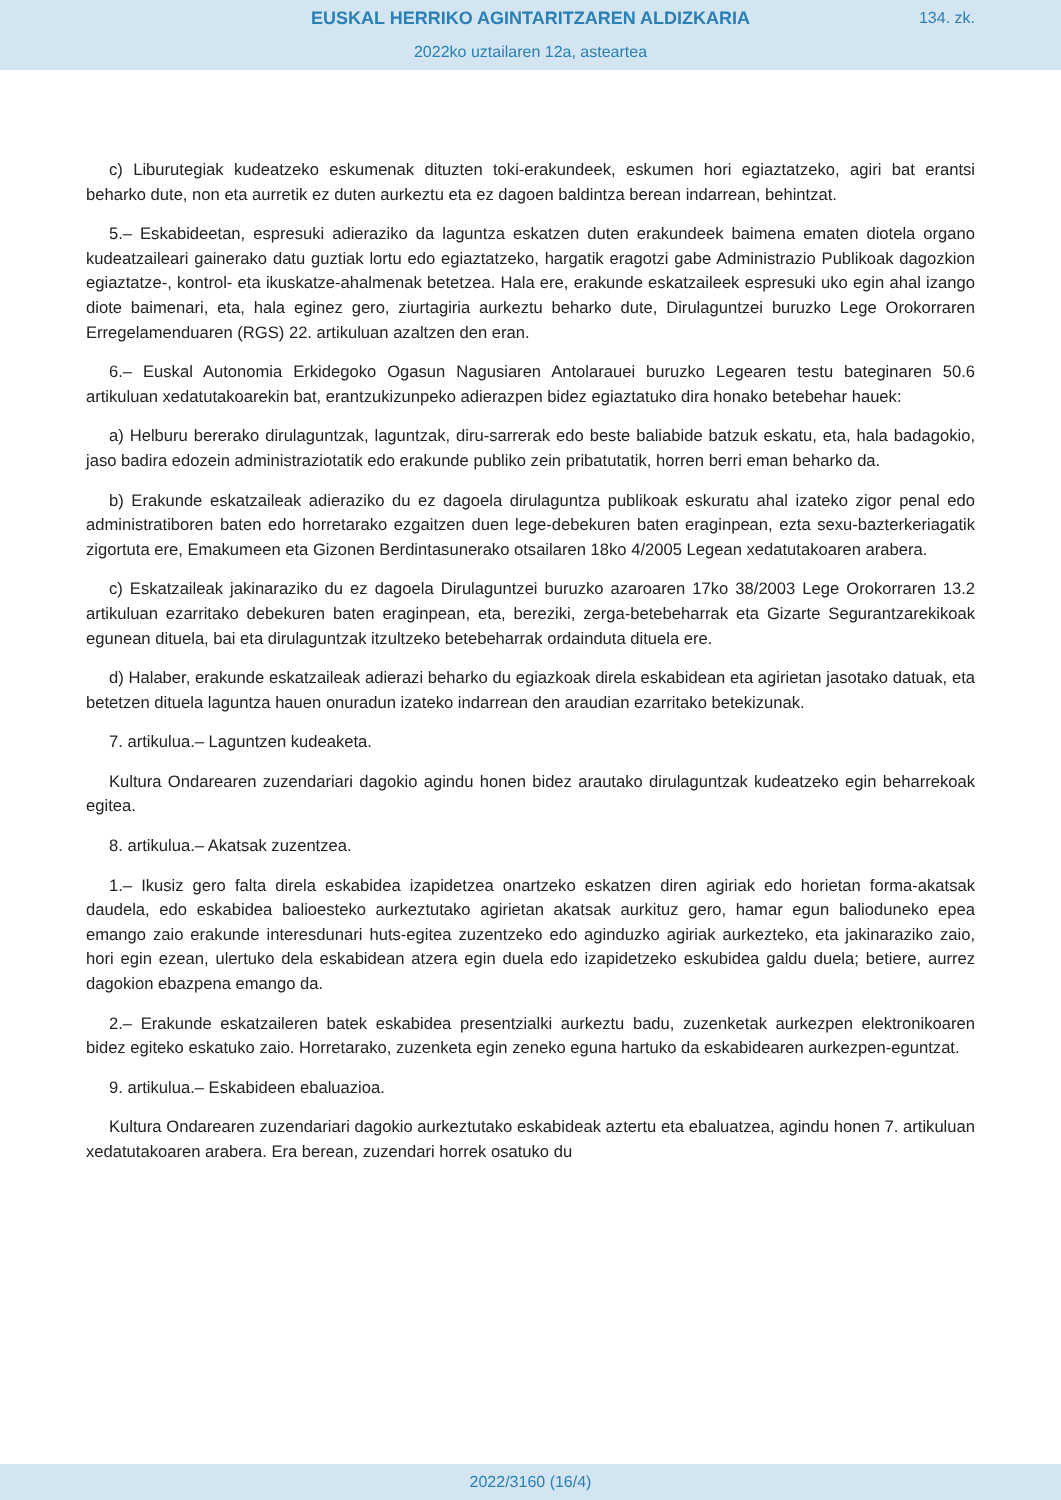EUSKAL HERRIKO AGINTARITZAREN ALDIZKARIA
134. zk.
2022ko uztailaren 12a, asteartea
c) Liburutegiak kudeatzeko eskumenak dituzten toki-erakundeek, eskumen hori egiaztatzeko, agiri bat erantsi beharko dute, non eta aurretik ez duten aurkeztu eta ez dagoen baldintza berean indarrean, behintzat.
5.– Eskabideetan, espresuki adieraziko da laguntza eskatzen duten erakundeek baimena ematen diotela organo kudeatzaileari gainerako datu guztiak lortu edo egiaztatzeko, hargatik eragotzi gabe Administrazio Publikoak dagozkion egiaztatze-, kontrol- eta ikuskatze-ahalmenak betetzea. Hala ere, erakunde eskatzaileek espresuki uko egin ahal izango diote baimenari, eta, hala eginez gero, ziurtagiria aurkeztu beharko dute, Dirulaguntzei buruzko Lege Orokorraren Erregelamenduaren (RGS) 22. artikuluan azaltzen den eran.
6.– Euskal Autonomia Erkidegoko Ogasun Nagusiaren Antolarauei buruzko Legearen testu bateginaren 50.6 artikuluan xedatutakoarekin bat, erantzukizunpeko adierazpen bidez egiaztatuko dira honako betebehar hauek:
a) Helburu bererako dirulaguntzak, laguntzak, diru-sarrerak edo beste baliabide batzuk eskatu, eta, hala badagokio, jaso badira edozein administraziotatik edo erakunde publiko zein pribatutatik, horren berri eman beharko da.
b) Erakunde eskatzaileak adieraziko du ez dagoela dirulaguntza publikoak eskuratu ahal izateko zigor penal edo administratiboren baten edo horretarako ezgaitzen duen lege-debekuren baten eraginpean, ezta sexu-bazterkeriagatik zigortuta ere, Emakumeen eta Gizonen Berdintasunerako otsailaren 18ko 4/2005 Legean xedatutakoaren arabera.
c) Eskatzaileak jakinaraziko du ez dagoela Dirulaguntzei buruzko azaroaren 17ko 38/2003 Lege Orokorraren 13.2 artikuluan ezarritako debekuren baten eraginpean, eta, bereziki, zerga-betebeharrak eta Gizarte Segurantzarekikoak egunean dituela, bai eta dirulaguntzak itzultzeko betebeharrak ordainduta dituela ere.
d) Halaber, erakunde eskatzaileak adierazi beharko du egiazkoak direla eskabidean eta agirietan jasotako datuak, eta betetzen dituela laguntza hauen onuradun izateko indarrean den araudian ezarritako betekizunak.
7. artikulua.– Laguntzen kudeaketa.
Kultura Ondarearen zuzendariari dagokio agindu honen bidez arautako dirulaguntzak kudeatzeko egin beharrekoak egitea.
8. artikulua.– Akatsak zuzentzea.
1.– Ikusiz gero falta direla eskabidea izapidetzea onartzeko eskatzen diren agiriak edo horietan forma-akatsak daudela, edo eskabidea balioesteko aurkeztutako agirietan akatsak aurkituz gero, hamar egun balioduneko epea emango zaio erakunde interesdunari huts-egitea zuzentzeko edo aginduzko agiriak aurkezteko, eta jakinaraziko zaio, hori egin ezean, ulertuko dela eskabidean atzera egin duela edo izapidetzeko eskubidea galdu duela; betiere, aurrez dagokion ebazpena emango da.
2.– Erakunde eskatzaileren batek eskabidea presentzialki aurkeztu badu, zuzenketak aurkezpen elektronikoaren bidez egiteko eskatuko zaio. Horretarako, zuzenketa egin zeneko eguna hartuko da eskabidearen aurkezpen-eguntzat.
9. artikulua.– Eskabideen ebaluazioa.
Kultura Ondarearen zuzendariari dagokio aurkeztutako eskabideak aztertu eta ebaluatzea, agindu honen 7. artikuluan xedatutakoaren arabera. Era berean, zuzendari horrek osatuko du
2022/3160 (16/4)